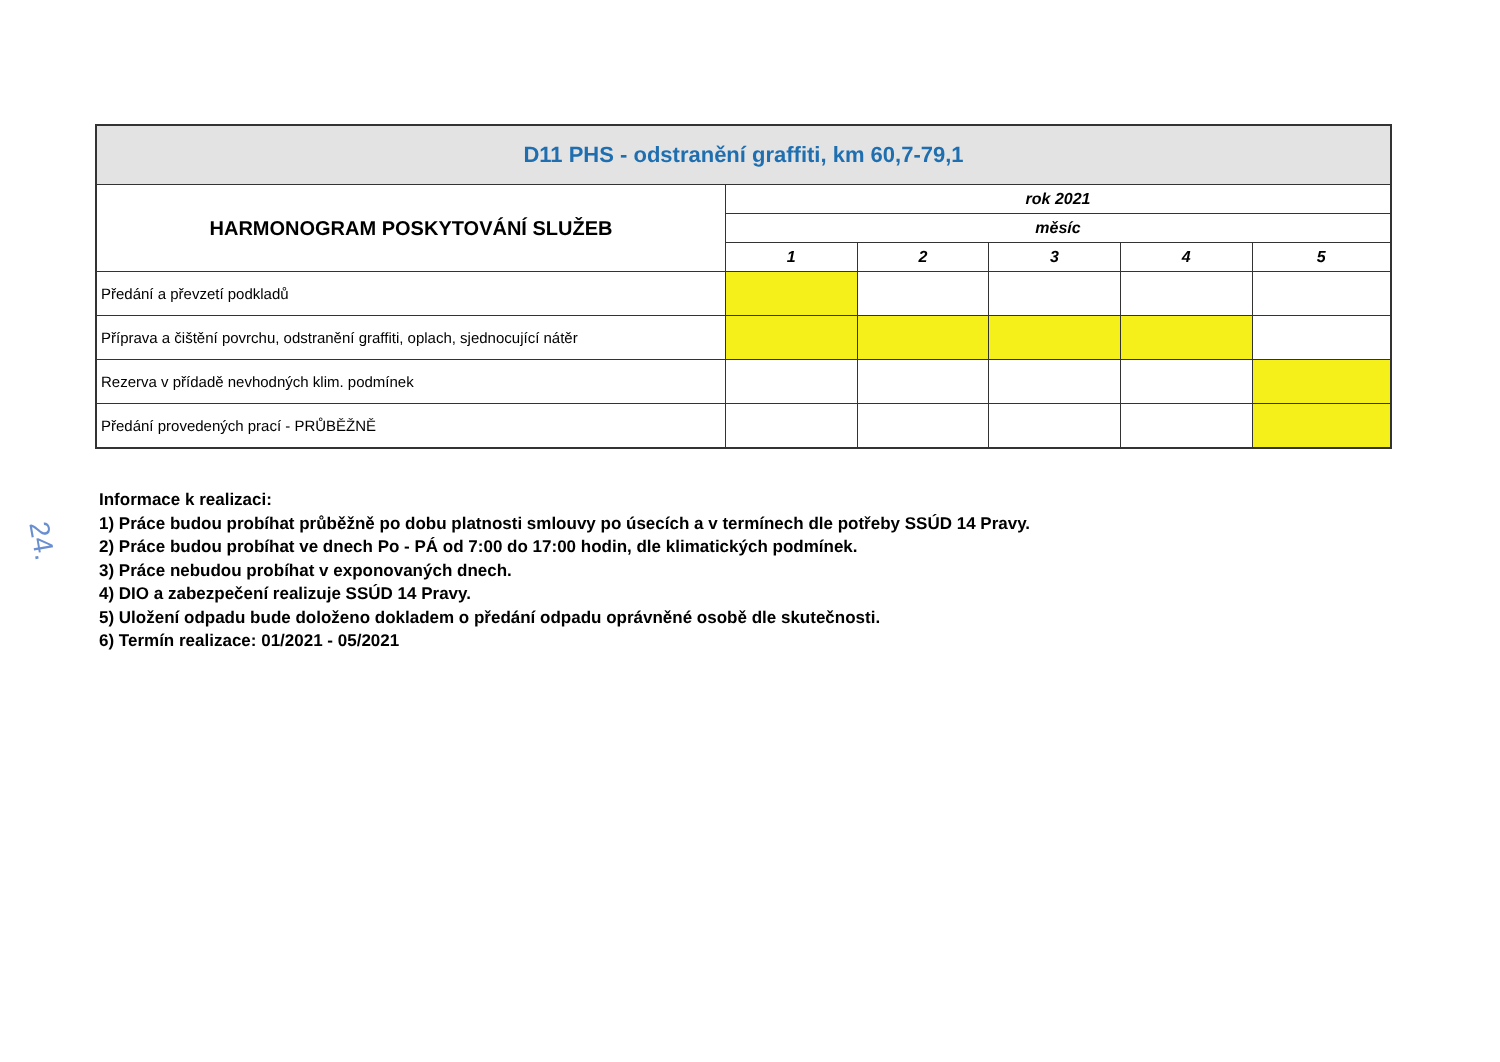| D11 PHS - odstranění graffiti, km 60,7-79,1 | | | | | |
| --- | --- | --- | --- | --- | --- |
| HARMONOGRAM POSKYTOVÁNÍ SLUŽEB | rok 2021 | | | | |
| | měsíc | | | | |
| | 1 | 2 | 3 | 4 | 5 |
| Předání a převzetí podkladů | | | | | |
| Příprava a čištění povrchu, odstranění graffiti, oplach, sjednocující nátěr | | | | | |
| Rezerva v přídadě nevhodných klim. podmínek | | | | | |
| Předání provedených prací - PRŮBĚŽNĚ | | | | | |
24.
Informace k realizaci:
1) Práce budou probíhat průběžně po dobu platnosti smlouvy po úsecích a v termínech dle potřeby SSÚD 14 Pravy.
2) Práce budou probíhat ve dnech Po - PÁ od 7:00 do 17:00 hodin, dle klimatických podmínek.
3) Práce nebudou probíhat v exponovaných dnech.
4) DIO a zabezpečení realizuje SSÚD 14 Pravy.
5) Uložení odpadu bude doloženo dokladem o předání odpadu oprávněné osobě dle skutečnosti.
6) Termín realizace: 01/2021 - 05/2021